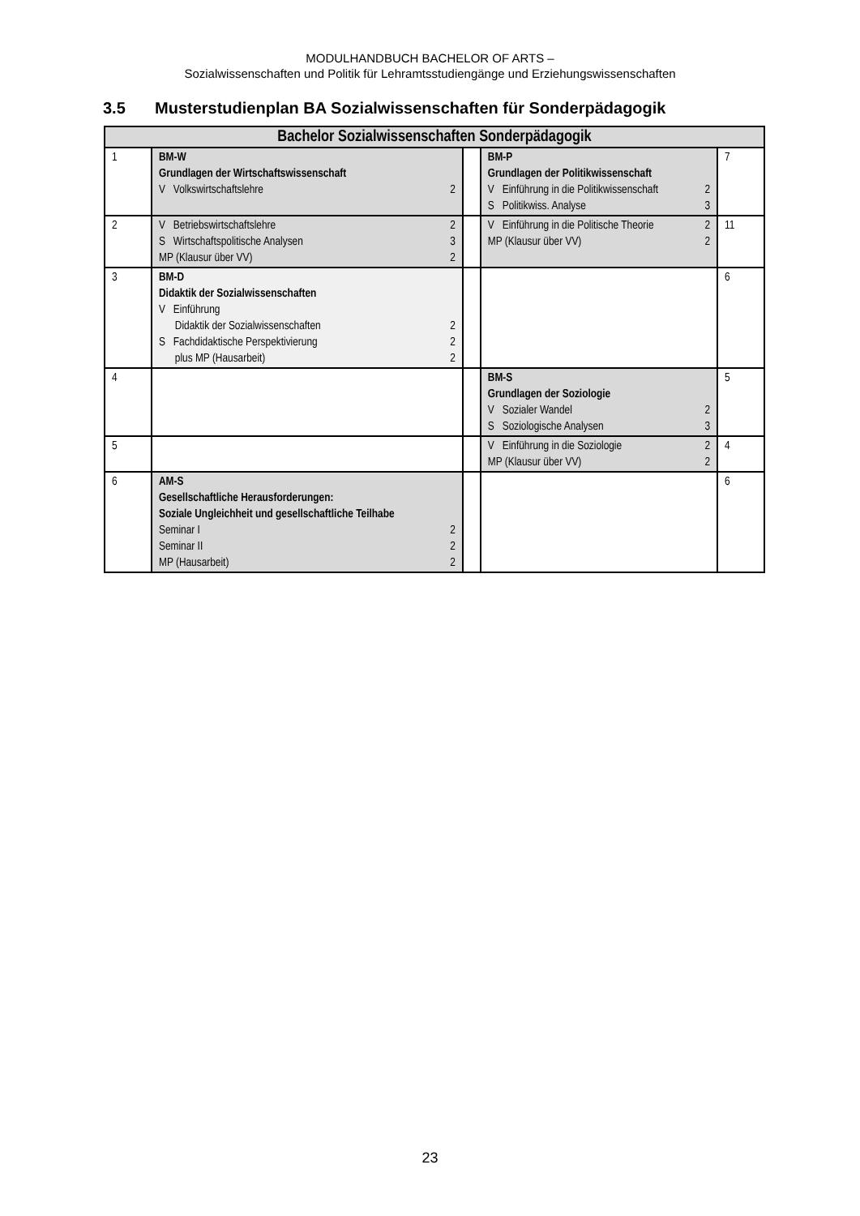MODULHANDBUCH BACHELOR OF ARTS –
Sozialwissenschaften und Politik für Lehramtsstudiengänge und Erziehungswissenschaften
3.5 Musterstudienplan BA Sozialwissenschaften für Sonderpädagogik
| Bachelor Sozialwissenschaften Sonderpädagogik | | | | |
| 1 | BM-W Grundlagen der Wirtschaftswissenschaft V Volkswirtschaftslehre 2 | | BM-P Grundlagen der Politikwissenschaft V Einführung in die Politikwissenschaft 2 S Politikwiss. Analyse 3 | 7 |
| 2 | V Betriebswirtschaftslehre 2 S Wirtschaftspolitische Analysen 3 MP (Klausur über VV) 2 | | V Einführung in die Politische Theorie 2 MP (Klausur über VV) 2 | 11 |
| 3 | BM-D Didaktik der Sozialwissenschaften V Einführung Didaktik der Sozialwissenschaften 2 S Fachdidaktische Perspektivierung 2 plus MP (Hausarbeit) 2 | | | 6 |
| 4 | | | BM-S Grundlagen der Soziologie V Sozialer Wandel 2 S Soziologische Analysen 3 | 5 |
| 5 | | | V Einführung in die Soziologie 2 MP (Klausur über VV) 2 | 4 |
| 6 | AM-S Gesellschaftliche Herausforderungen: Soziale Ungleichheit und gesellschaftliche Teilhabe Seminar I 2 Seminar II 2 MP (Hausarbeit) 2 | | | 6 |
23